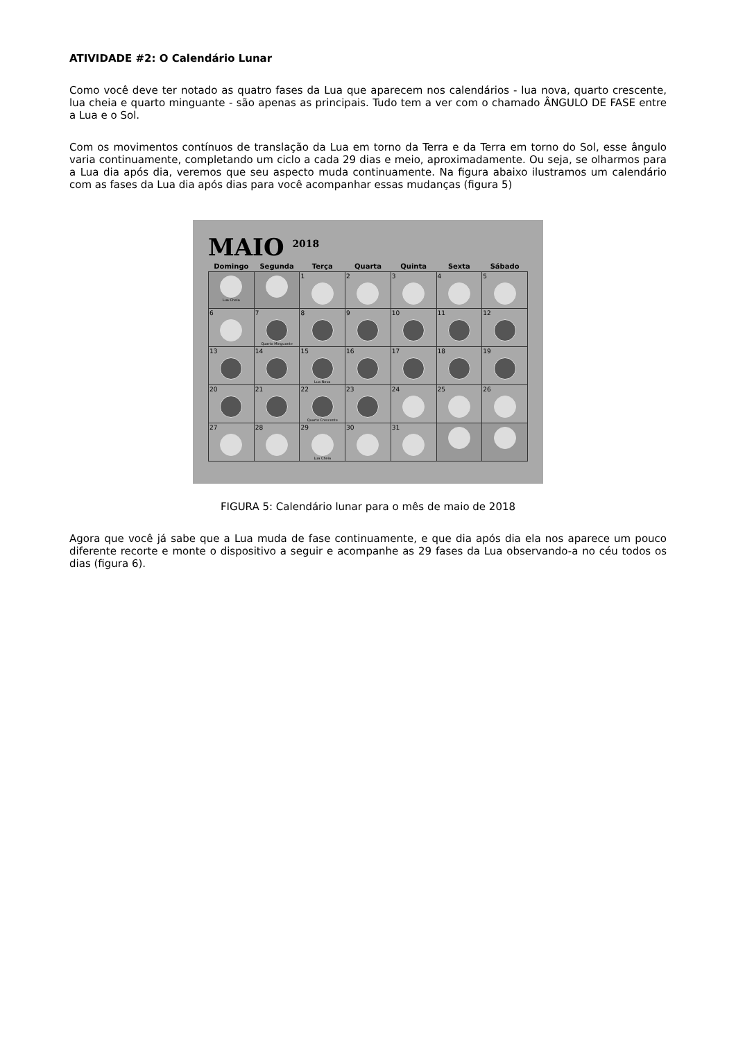ATIVIDADE #2: O Calendário Lunar
Como você deve ter notado as quatro fases da Lua que aparecem nos calendários - lua nova, quarto crescente, lua cheia e quarto minguante - são apenas as principais. Tudo tem a ver com o chamado ÂNGULO DE FASE entre a Lua e o Sol.
Com os movimentos contínuos de translação da Lua em torno da Terra e da Terra em torno do Sol, esse ângulo varia continuamente, completando um ciclo a cada 29 dias e meio, aproximadamente. Ou seja, se olharmos para a Lua dia após dia, veremos que seu aspecto muda continuamente. Na figura abaixo ilustramos um calendário com as fases da Lua dia após dias para você acompanhar essas mudanças (figura 5)
MAIO <sup>2018</sup>
| Domingo | Segunda | Terça | Quarta | Quinta | Sexta | Sábado |
| --- | --- | --- | --- | --- | --- | --- |
| Lua Cheia | | 1 | 2 | 3 | 4 | 5 |
| 6 | 7 Quarto Minguante | 8 | 9 | 10 | 11 | 12 |
| 13 | 14 | 15 Lua Nova | 16 | 17 | 18 | 19 |
| 20 | 21 | 22 Quarto Crescente | 23 | 24 | 25 | 26 |
| 27 | 28 | 29 Lua Cheia | 30 | 31 | | |
FIGURA 5: Calendário lunar para o mês de maio de 2018
Agora que você já sabe que a Lua muda de fase continuamente, e que dia após dia ela nos aparece um pouco diferente recorte e monte o dispositivo a seguir e acompanhe as 29 fases da Lua observando-a no céu todos os dias (figura 6).